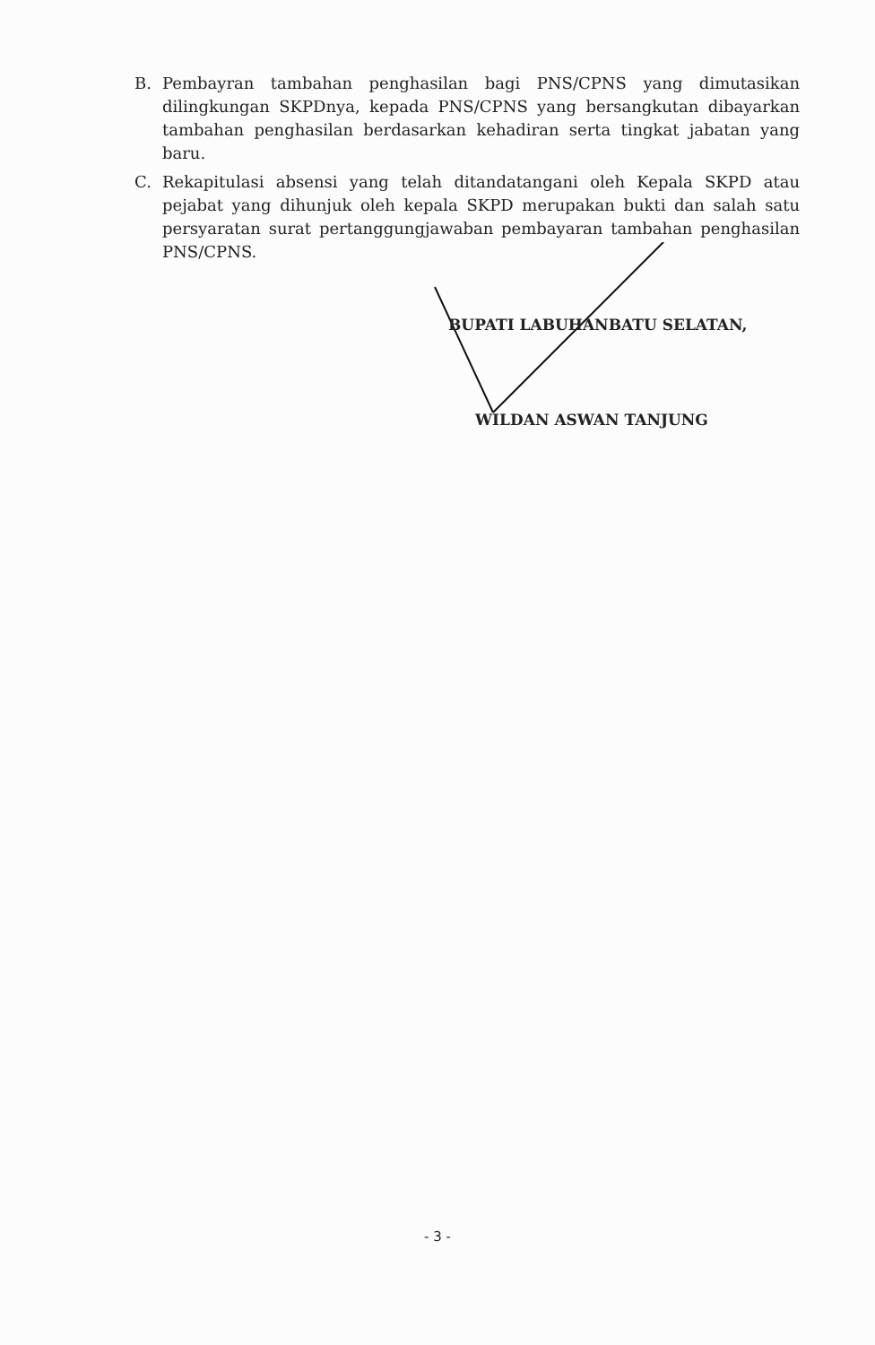B. Pembayran tambahan penghasilan bagi PNS/CPNS yang dimutasikan dilingkungan SKPDnya, kepada PNS/CPNS yang bersangkutan dibayarkan tambahan penghasilan berdasarkan kehadiran serta tingkat jabatan yang baru.
C. Rekapitulasi absensi yang telah ditandatangani oleh Kepala SKPD atau pejabat yang dihunjuk oleh kepala SKPD merupakan bukti dan salah satu persyaratan surat pertanggungjawaban pembayaran tambahan penghasilan PNS/CPNS.
BUPATI LABUHANBATU SELATAN,
WILDAN ASWAN TANJUNG
- 3 -